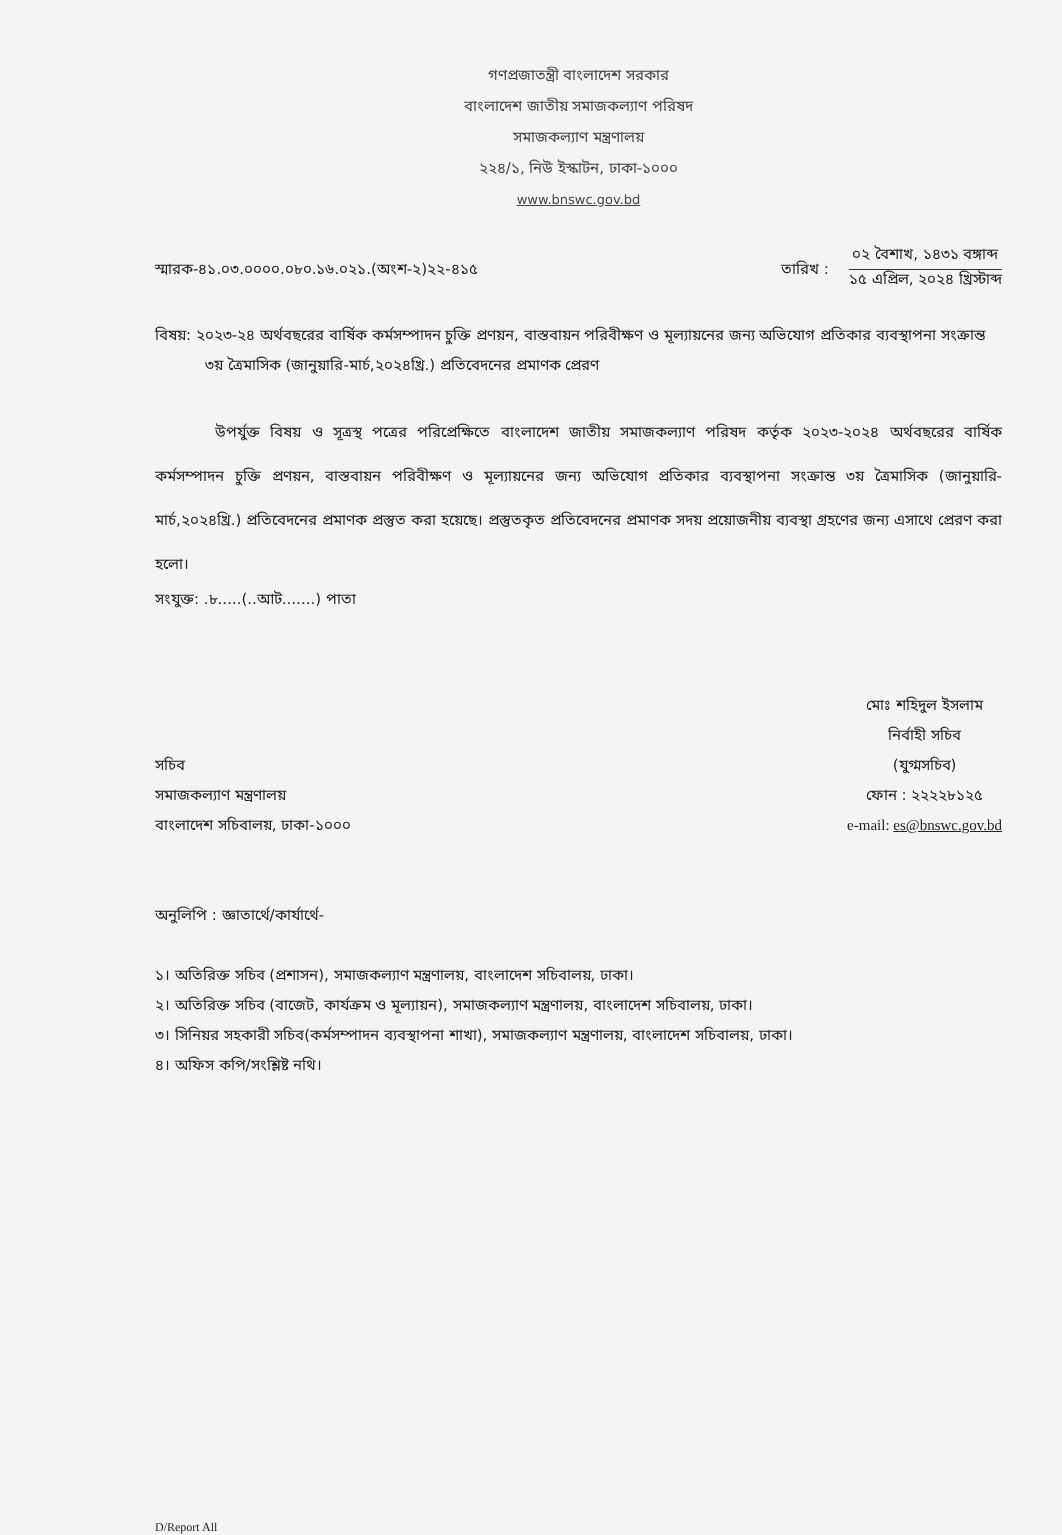গণপ্রজাতন্ত্রী বাংলাদেশ সরকার
বাংলাদেশ জাতীয় সমাজকল্যাণ পরিষদ
সমাজকল্যাণ মন্ত্রণালয়
২২৪/১, নিউ ইস্কাটন, ঢাকা-১০০০
www.bnswc.gov.bd
স্মারক-৪১.০৩.০০০০.০৮০.১৬.০২১.(অংশ-২)২২-৪১৫
তারিখ :
০২ বৈশাখ, ১৪৩১ বঙ্গাব্দ
১৫ এপ্রিল, ২০২৪ খ্রিস্টাব্দ
বিষয়: ২০২৩-২৪ অর্থবছরের বার্ষিক কর্মসম্পাদন চুক্তি প্রণয়ন, বাস্তবায়ন পরিবীক্ষণ ও মূল্যায়নের জন্য অভিযোগ প্রতিকার ব্যবস্থাপনা সংক্রান্ত ৩য় ত্রৈমাসিক (জানুয়ারি-মার্চ,২০২৪খ্রি.) প্রতিবেদনের প্রমাণক প্রেরণ
উপর্যুক্ত বিষয় ও সূত্রস্থ পত্রের পরিপ্রেক্ষিতে বাংলাদেশ জাতীয় সমাজকল্যাণ পরিষদ কর্তৃক ২০২৩-২০২৪ অর্থবছরের বার্ষিক কর্মসম্পাদন চুক্তি প্রণয়ন, বাস্তবায়ন পরিবীক্ষণ ও মূল্যায়নের জন্য অভিযোগ প্রতিকার ব্যবস্থাপনা সংক্রান্ত ৩য় ত্রৈমাসিক (জানুয়ারি-মার্চ,২০২৪খ্রি.) প্রতিবেদনের প্রমাণক প্রস্তুত করা হয়েছে। প্রস্তুতকৃত প্রতিবেদনের প্রমাণক সদয় প্রয়োজনীয় ব্যবস্থা গ্রহণের জন্য এসাথে প্রেরণ করা হলো।
সংযুক্ত: .৮.....(..আট.......) পাতা
সচিব
সমাজকল্যাণ মন্ত্রণালয়
বাংলাদেশ সচিবালয়, ঢাকা-১০০০
মোঃ শহিদুল ইসলাম
নির্বাহী সচিব
(যুগ্মসচিব)
ফোন : ২২২২৮১২৫
e-mail: es@bnswc.gov.bd
অনুলিপি : জ্ঞাতার্থে/কার্যার্থে-
১। অতিরিক্ত সচিব (প্রশাসন), সমাজকল্যাণ মন্ত্রণালয়, বাংলাদেশ সচিবালয়, ঢাকা।
২। অতিরিক্ত সচিব (বাজেট, কার্যক্রম ও মূল্যায়ন), সমাজকল্যাণ মন্ত্রণালয়, বাংলাদেশ সচিবালয়, ঢাকা।
৩। সিনিয়র সহকারী সচিব(কর্মসম্পাদন ব্যবস্থাপনা শাখা), সমাজকল্যাণ মন্ত্রণালয়, বাংলাদেশ সচিবালয়, ঢাকা।
৪। অফিস কপি/সংশ্লিষ্ট নথি।
D/Report All